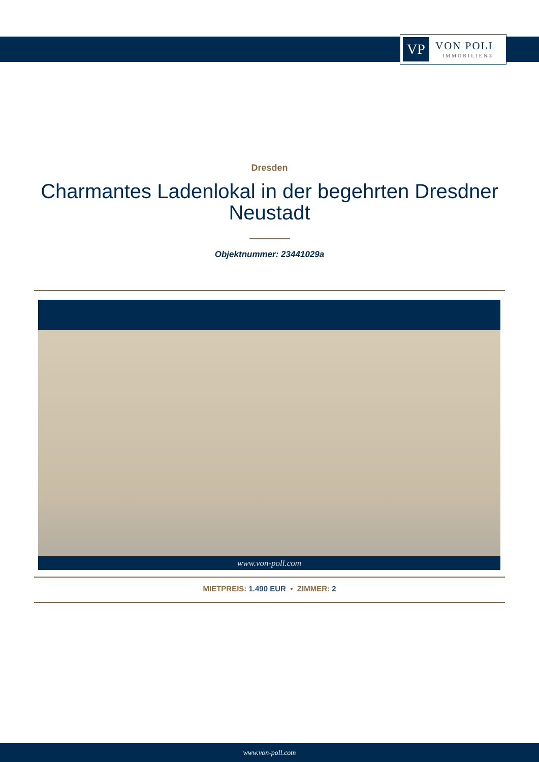VP
VON POLL
IMMOBILIEN®
Dresden
Charmantes Ladenlokal in der begehrten Dresdner Neustadt
Objektnummer: 23441029a
www.von-poll.com
MIETPREIS: 1.490 EUR • ZIMMER: 2
www.von-poll.com